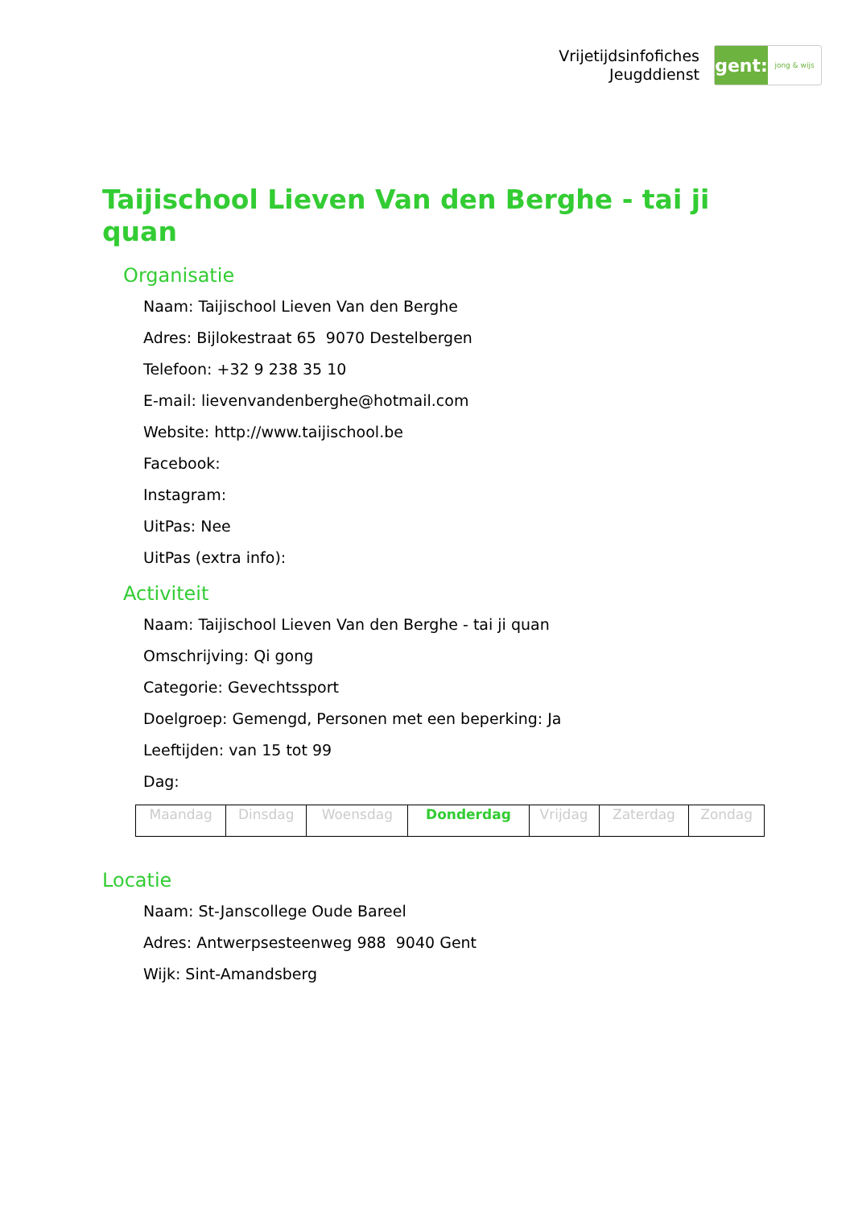Vrijetijdsinfofiches
Jeugddienst
gent:
jong & wijs
Taijischool Lieven Van den Berghe - tai ji quan
Organisatie
Naam: Taijischool Lieven Van den Berghe
Adres: Bijlokestraat 65 9070 Destelbergen
Telefoon: +32 9 238 35 10
E-mail: lievenvandenberghe@hotmail.com
Website: http://www.taijischool.be
Facebook:
Instagram:
UitPas: Nee
UitPas (extra info):
Activiteit
Naam: Taijischool Lieven Van den Berghe - tai ji quan
Omschrijving: Qi gong
Categorie: Gevechtssport
Doelgroep: Gemengd, Personen met een beperking: Ja
Leeftijden: van 15 tot 99
Dag:
| Maandag | Dinsdag | Woensdag | Donderdag | Vrijdag | Zaterdag | Zondag |
Locatie
Naam: St-Janscollege Oude Bareel
Adres: Antwerpsesteenweg 988 9040 Gent
Wijk: Sint-Amandsberg